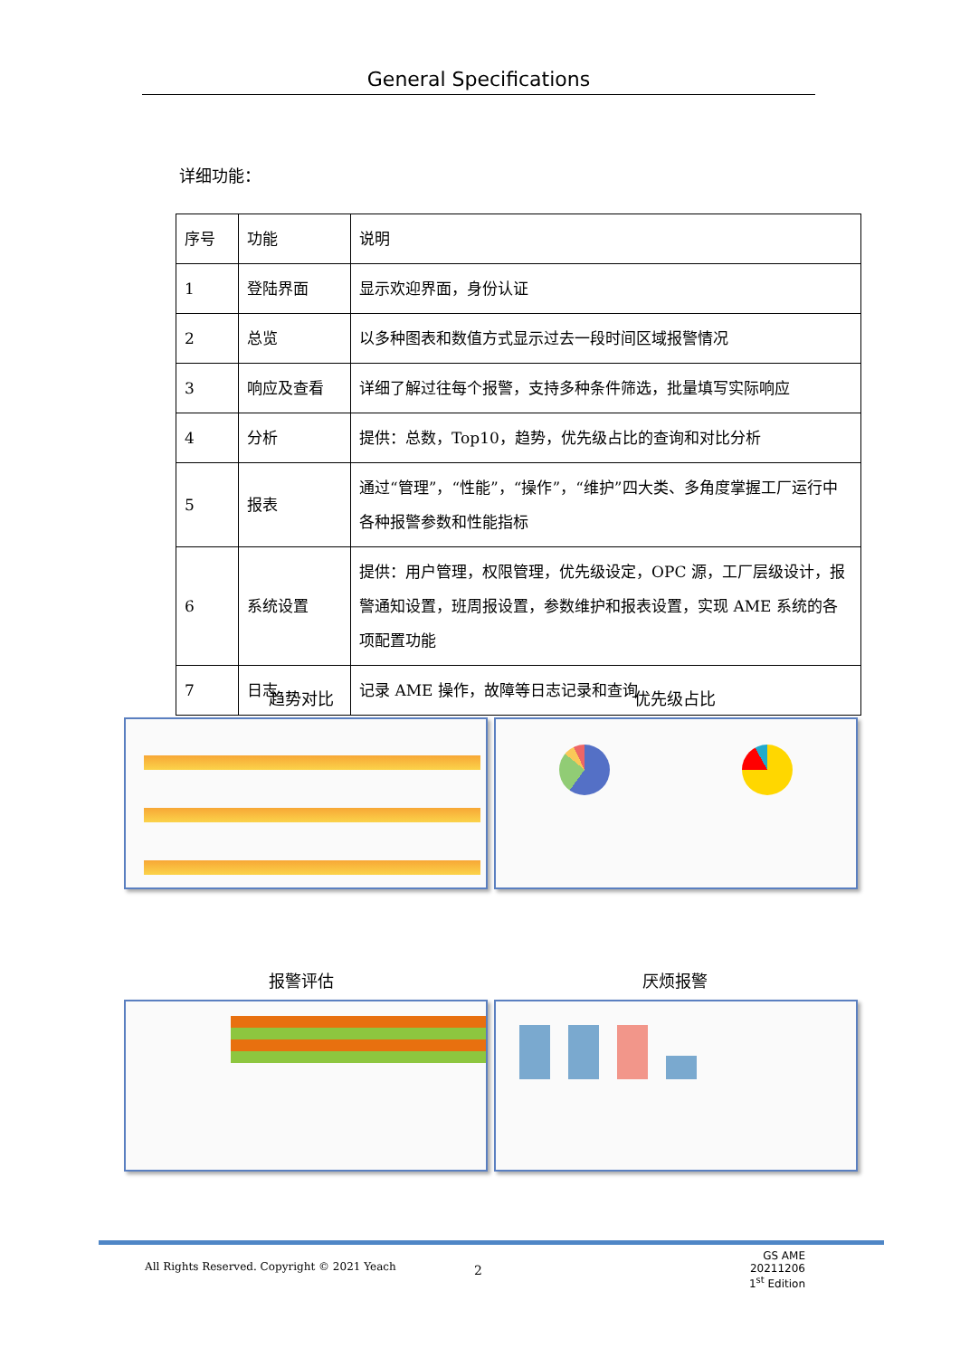General Specifications
详细功能：
| 序号 | 功能 | 说明 |
| 1 | 登陆界面 | 显示欢迎界面，身份认证 |
| 2 | 总览 | 以多种图表和数值方式显示过去一段时间区域报警情况 |
| 3 | 响应及查看 | 详细了解过往每个报警，支持多种条件筛选，批量填写实际响应 |
| 4 | 分析 | 提供：总数，Top10，趋势，优先级占比的查询和对比分析 |
| 5 | 报表 | 通过“管理”，“性能”，“操作”，“维护”四大类、多角度掌握工厂运行中各种报警参数和性能指标 |
| 6 | 系统设置 | 提供：用户管理，权限管理，优先级设定，OPC 源，工厂层级设计，报警通知设置，班周报设置，参数维护和报表设置，实现 AME 系统的各项配置功能 |
| 7 | 日志 | 记录 AME 操作，故障等日志记录和查询 |
趋势对比 优先级占比
报警评估 厌烦报警
All Rights Reserved. Copyright © 2021 Yeach
2
GS AME 20211206
1<sup>st</sup> Edition